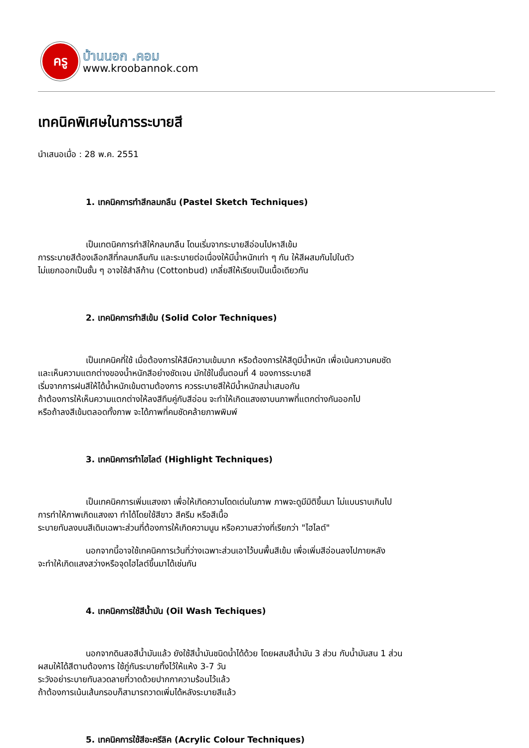ครู
บ้านนอก .คอม
www.kroobannok.com
เทคนิคพิเศษในการระบายสี
นำเสนอเมื่อ : 28 พ.ค. 2551
1. เทคนิคการทำสีกลมกลืน (Pastel Sketch Techniques)
เป็นเทตนิคการทำสีให้กลมกลืน โดนเริ่มจากระบายสีอ่อนไปหาสีเข้ม
การระบายสีต้องเลือกสีที่กลมกลืนกัน และระบายต่อเนื่องให้มีน้ำหนักเท่า ๆ กัน ให้สีผสมกันไปในตัว
ไม่แยกออกเป็นชั้น ๆ อาจใช้สำลีก้าน (Cottonbud) เกลี่ยสีให้เรียบเป็นเนื้อเดียวกัน
2. เทคนิคการทำสีเข้ม (Solid Color Techniques)
เป็นเทคนิคที่ใช้ เมื่อต้องการให้สีมีความเข้มมาก หรือต้องการให้สีดูมีน้ำหนัก เพื่อเน้นความคมชัด
และเห็นความแตกต่างของน้ำหนักสีอย่างชัดเจน มักใช้ในขั้นตอนที่ 4 ของการระบายสี
เริ่มจากการฝนสีให้ได้น้ำหนักเข้มตามต้องการ ควรระบายสีให้มีน้ำหนักสม่ำเสมอกัน
ถ้าต้องการให้เห็นความแตกต่างให้ลงสีทึบคู่กับสีอ่อน จะทำให้เกิดแสงเงาบนภาพที่แตกต่างกันออกไป
หรือถ้าลงสีเข้มตลอดทั้งภาพ จะได้ภาพที่คมชัดคล้ายภาพพิมพ์
3. เทคนิคการทำไฮไลต์ (Highlight Techniques)
เป็นเทคนิคการเพิ่มแสงเงา เพื่อให้เกิดความโดดเด่นในภาพ ภาพจะดูมีมิติขึ้นมา ไม่แบนราบเกินไป
การทำให้ภาพเกิดแสงเงา ทำได้โดยใช้สีขาว สีครีม หรือสีเนื้อ
ระบายทับลงบนสีเดิมเฉพาะส่วนที่ต้องการให้เกิดความนูน หรือความสว่างที่เรียกว่า "ไฮไลต์"
นอกจากนี้อาจใช้เทคนิคการเว้นที่ว่างเฉพาะส่วนเอาไว้บนพื้นสีเข้ม เพื่อเพิ่มสีอ่อนลงไปภายหลัง
จะทำให้เกิดแสงสว่างหรือจุดไฮไลต์ขึ้นมาได้เช่นกัน
4. เทคนิคการใช้สีน้ำมัน (Oil Wash Techiques)
นอกจากดินสอสีน้ำมันแล้ว ยังใช้สีน้ำมันชนิดน้ำได้ด้วย โดยผสมสีน้ำมัน 3 ส่วน กับน้ำมันสน 1 ส่วน
ผสมให้ได้สีตามต้องการ ใช้ภู่กันระบายทิ้งไว้ให้แห้ง 3-7 วัน
ระวังอย่าระบายทับลวดลายที่วาดด้วยปากกาความร้อนไว้แล้ว
ถ้าต้องการเน้นเส้นกรอบก็สามารถวาดเพิ่มได้หลังระบายสีแล้ว
5. เทคนิคการใช้สีอะครีลิค (Acrylic Colour Techniques)